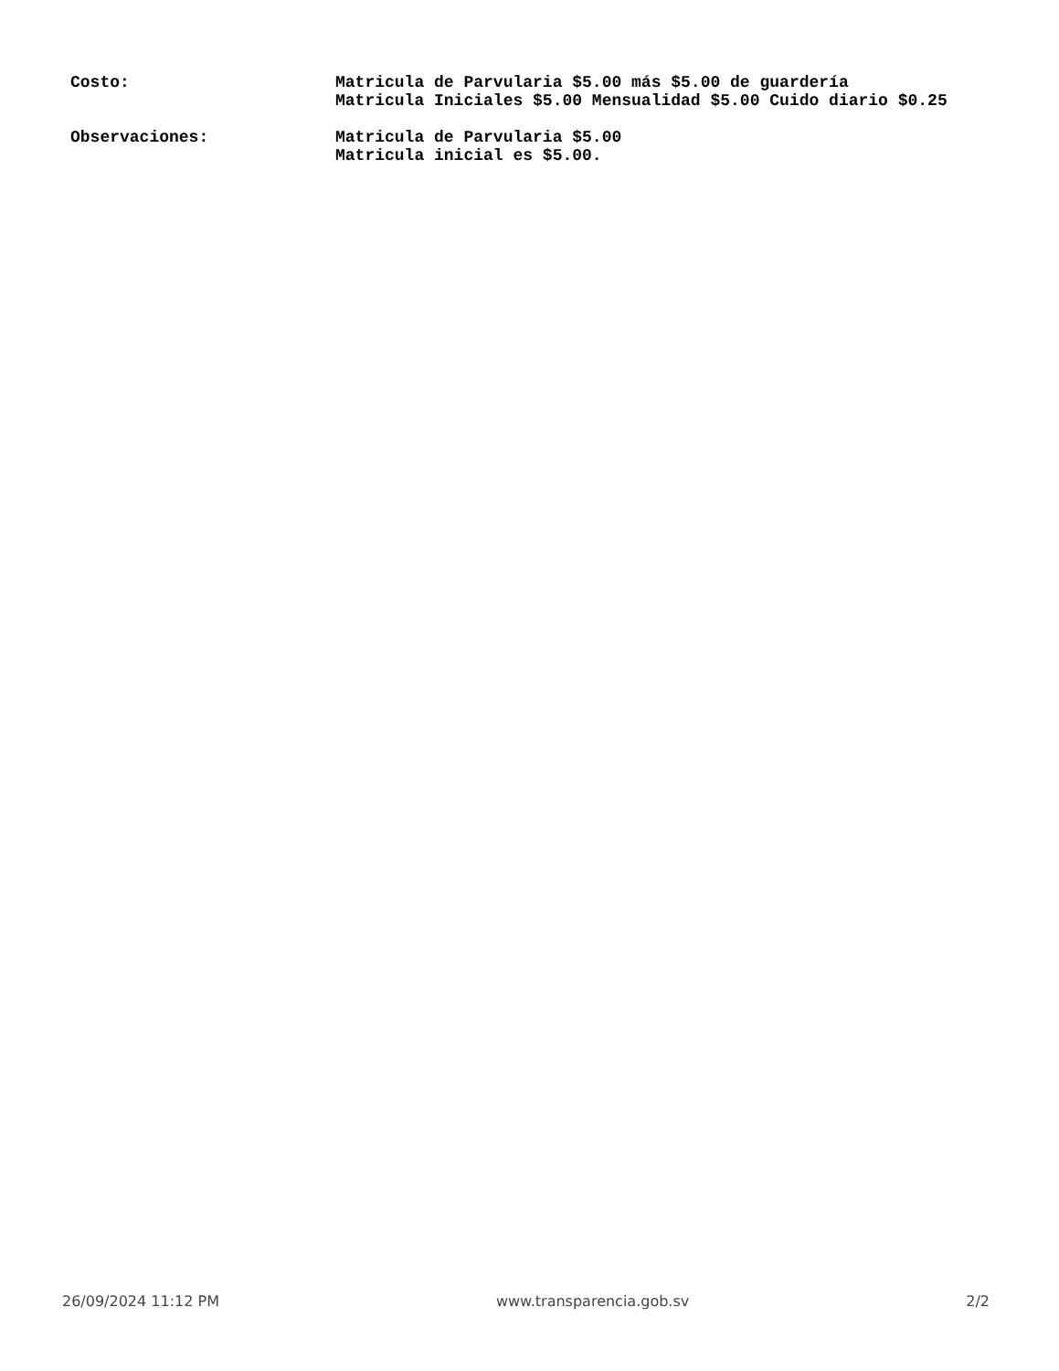Costo: Matricula de Parvularia $5.00 más $5.00 de guardería
Matricula Iniciales $5.00 Mensualidad $5.00 Cuido diario $0.25
Observaciones: Matricula de Parvularia $5.00
Matricula inicial es $5.00.
26/09/2024 11:12 PM www.transparencia.gob.sv 2/2